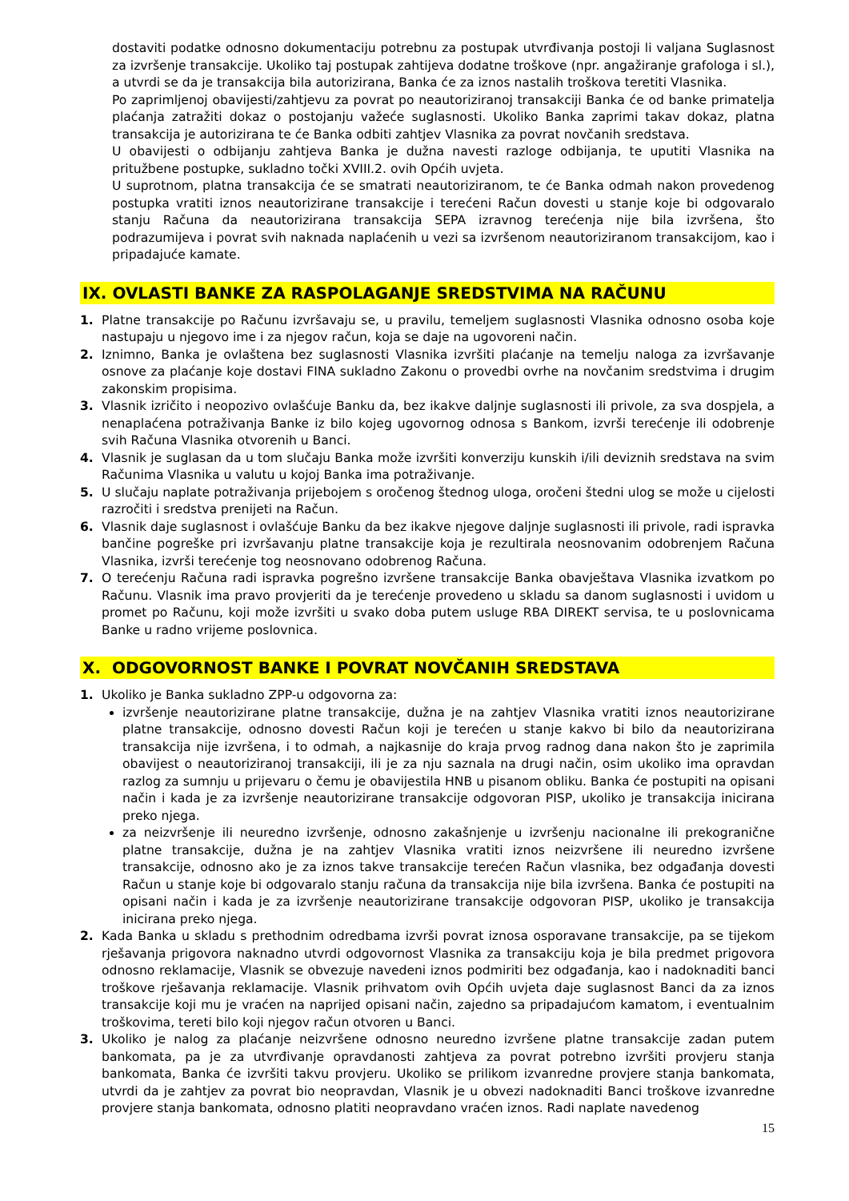dostaviti podatke odnosno dokumentaciju potrebnu za postupak utvrđivanja postoji li valjana Suglasnost za izvršenje transakcije. Ukoliko taj postupak zahtijeva dodatne troškove (npr. angažiranje grafologa i sl.), a utvrdi se da je transakcija bila autorizirana, Banka će za iznos nastalih troškova teretiti Vlasnika.
Po zaprimljenoj obavijesti/zahtjevu za povrat po neautoriziranoj transakciji Banka će od banke primatelja plaćanja zatražiti dokaz o postojanju važeće suglasnosti. Ukoliko Banka zaprimi takav dokaz, platna transakcija je autorizirana te će Banka odbiti zahtjev Vlasnika za povrat novčanih sredstava.
U obavijesti o odbijanju zahtjeva Banka je dužna navesti razloge odbijanja, te uputiti Vlasnika na pritužbene postupke, sukladno točki XVIII.2. ovih Općih uvjeta.
U suprotnom, platna transakcija će se smatrati neautoriziranom, te će Banka odmah nakon provedenog postupka vratiti iznos neautorizirane transakcije i terećeni Račun dovesti u stanje koje bi odgovaralo stanju Računa da neautorizirana transakcija SEPA izravnog terećenja nije bila izvršena, što podrazumijeva i povrat svih naknada naplaćenih u vezi sa izvršenom neautoriziranom transakcijom, kao i pripadajuće kamate.
IX. OVLASTI BANKE ZA RASPOLAGANJE SREDSTVIMA NA RAČUNU
1. Platne transakcije po Računu izvršavaju se, u pravilu, temeljem suglasnosti Vlasnika odnosno osoba koje nastupaju u njegovo ime i za njegov račun, koja se daje na ugovoreni način.
2. Iznimno, Banka je ovlaštena bez suglasnosti Vlasnika izvršiti plaćanje na temelju naloga za izvršavanje osnove za plaćanje koje dostavi FINA sukladno Zakonu o provedbi ovrhe na novčanim sredstvima i drugim zakonskim propisima.
3. Vlasnik izričito i neopozivo ovlašćuje Banku da, bez ikakve daljnje suglasnosti ili privole, za sva dospjela, a nenaplaćena potraživanja Banke iz bilo kojeg ugovornog odnosa s Bankom, izvrši terećenje ili odobrenje svih Računa Vlasnika otvorenih u Banci.
4. Vlasnik je suglasan da u tom slučaju Banka može izvršiti konverziju kunskih i/ili deviznih sredstava na svim Računima Vlasnika u valutu u kojoj Banka ima potraživanje.
5. U slučaju naplate potraživanja prijebojem s oročenog štednog uloga, oročeni štedni ulog se može u cijelosti razročiti i sredstva prenijeti na Račun.
6. Vlasnik daje suglasnost i ovlašćuje Banku da bez ikakve njegove daljnje suglasnosti ili privole, radi ispravka bančine pogreške pri izvršavanju platne transakcije koja je rezultirala neosnovanim odobrenjem Računa Vlasnika, izvrši terećenje tog neosnovano odobrenog Računa.
7. O terećenju Računa radi ispravka pogrešno izvršene transakcije Banka obavještava Vlasnika izvatkom po Računu. Vlasnik ima pravo provjeriti da je terećenje provedeno u skladu sa danom suglasnosti i uvidom u promet po Računu, koji može izvršiti u svako doba putem usluge RBA DIREKT servisa, te u poslovnicama Banke u radno vrijeme poslovnica.
X. ODGOVORNOST BANKE I POVRAT NOVČANIH SREDSTAVA
1. Ukoliko je Banka sukladno ZPP-u odgovorna za:
izvršenje neautorizirane platne transakcije, dužna je na zahtjev Vlasnika vratiti iznos neautorizirane platne transakcije, odnosno dovesti Račun koji je terećen u stanje kakvo bi bilo da neautorizirana transakcija nije izvršena, i to odmah, a najkasnije do kraja prvog radnog dana nakon što je zaprimila obavijest o neautoriziranoj transakciji, ili je za nju saznala na drugi način, osim ukoliko ima opravdan razlog za sumnju u prijevaru o čemu je obavijestila HNB u pisanom obliku. Banka će postupiti na opisani način i kada je za izvršenje neautorizirane transakcije odgovoran PISP, ukoliko je transakcija inicirana preko njega.
za neizvršenje ili neuredno izvršenje, odnosno zakašnjenje u izvršenju nacionalne ili prekogranične platne transakcije, dužna je na zahtjev Vlasnika vratiti iznos neizvršene ili neuredno izvršene transakcije, odnosno ako je za iznos takve transakcije terećen Račun vlasnika, bez odgađanja dovesti Račun u stanje koje bi odgovaralo stanju računa da transakcija nije bila izvršena. Banka će postupiti na opisani način i kada je za izvršenje neautorizirane transakcije odgovoran PISP, ukoliko je transakcija inicirana preko njega.
2. Kada Banka u skladu s prethodnim odredbama izvrši povrat iznosa osporavane transakcije, pa se tijekom rješavanja prigovora naknadno utvrdi odgovornost Vlasnika za transakciju koja je bila predmet prigovora odnosno reklamacije, Vlasnik se obvezuje navedeni iznos podmiriti bez odgađanja, kao i nadoknaditi banci troškove rješavanja reklamacije. Vlasnik prihvatom ovih Općih uvjeta daje suglasnost Banci da za iznos transakcije koji mu je vraćen na naprijed opisani način, zajedno sa pripadajućom kamatom, i eventualnim troškovima, tereti bilo koji njegov račun otvoren u Banci.
3. Ukoliko je nalog za plaćanje neizvršene odnosno neuredno izvršene platne transakcije zadan putem bankomata, pa je za utvrđivanje opravdanosti zahtjeva za povrat potrebno izvršiti provjeru stanja bankomata, Banka će izvršiti takvu provjeru. Ukoliko se prilikom izvanredne provjere stanja bankomata, utvrdi da je zahtjev za povrat bio neopravdan, Vlasnik je u obvezi nadoknaditi Banci troškove izvanredne provjere stanja bankomata, odnosno platiti neopravdano vraćen iznos. Radi naplate navedenog
15